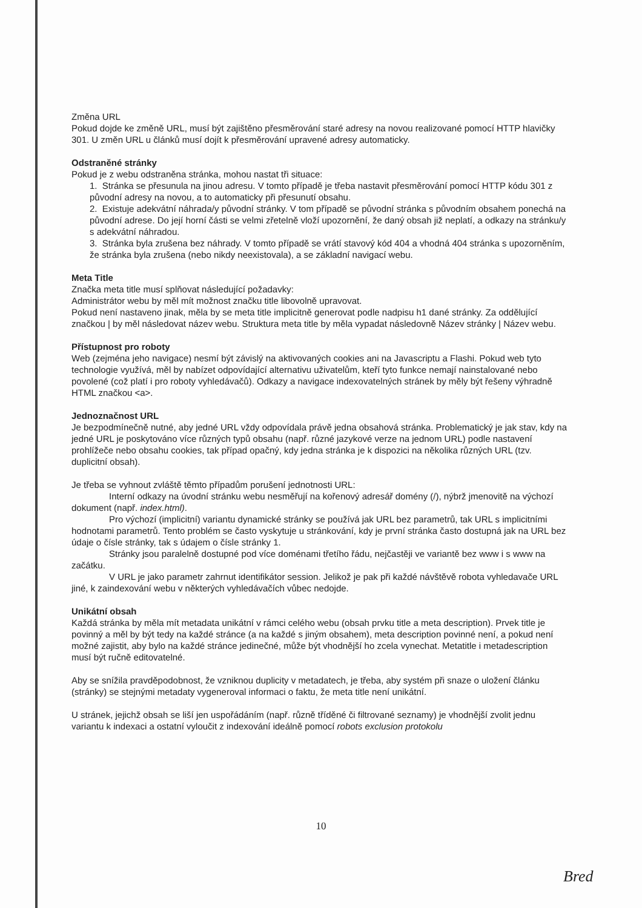Změna URL
Pokud dojde ke změně URL, musí být zajištěno přesměrování staré adresy na novou realizované pomocí HTTP hlavičky 301. U změn URL u článků musí dojít k přesměrování upravené adresy automaticky.
Odstraněné stránky
Pokud je z webu odstraněna stránka, mohou nastat tři situace:
1. Stránka se přesunula na jinou adresu. V tomto případě je třeba nastavit přesměrování pomocí HTTP kódu 301 z původní adresy na novou, a to automaticky při přesunutí obsahu.
2. Existuje adekvátní náhrada/y původní stránky. V tom případě se původní stránka s původním obsahem ponechá na původní adrese. Do její horní části se velmi zřetelně vloží upozornění, že daný obsah již neplatí, a odkazy na stránku/y s adekvátní náhradou.
3. Stránka byla zrušena bez náhrady. V tomto případě se vrátí stavový kód 404 a vhodná 404 stránka s upozorněním, že stránka byla zrušena (nebo nikdy neexistovala), a se základní navigací webu.
Meta Title
Značka meta title musí splňovat následující požadavky:
Administrátor webu by měl mít možnost značku title libovolně upravovat.
Pokud není nastaveno jinak, měla by se meta title implicitně generovat podle nadpisu h1 dané stránky. Za oddělující značkou | by měl následovat název webu. Struktura meta title by měla vypadat následovně Název stránky | Název webu.
Přístupnost pro roboty
Web (zejména jeho navigace) nesmí být závislý na aktivovaných cookies ani na Javascriptu a Flashi. Pokud web tyto technologie využívá, měl by nabízet odpovídající alternativu uživatelům, kteří tyto funkce nemají nainstalované nebo povolené (což platí i pro roboty vyhledávačů). Odkazy a navigace indexovatelných stránek by měly být řešeny výhradně HTML značkou <a>.
Jednoznačnost URL
Je bezpodmínečně nutné, aby jedné URL vždy odpovídala právě jedna obsahová stránka. Problematický je jak stav, kdy na jedné URL je poskytováno více různých typů obsahu (např. různé jazykové verze na jednom URL) podle nastavení prohlížeče nebo obsahu cookies, tak případ opačný, kdy jedna stránka je k dispozici na několika různých URL (tzv. duplicitní obsah).
Je třeba se vyhnout zvláště těmto případům porušení jednotnosti URL:
Interní odkazy na úvodní stránku webu nesměřují na kořenový adresář domény (/), nýbrž jmenovitě na výchozí dokument (např. index.html).
Pro výchozí (implicitní) variantu dynamické stránky se používá jak URL bez parametrů, tak URL s implicitními hodnotami parametrů. Tento problém se často vyskytuje u stránkování, kdy je první stránka často dostupná jak na URL bez údaje o čísle stránky, tak s údajem o čísle stránky 1.
Stránky jsou paralelně dostupné pod více doménami třetího řádu, nejčastěji ve variantě bez www i s www na začátku.
V URL je jako parametr zahrnut identifikátor session. Jelikož je pak při každé návštěvě robota vyhledavače URL jiné, k zaindexování webu v některých vyhledávačích vůbec nedojde.
Unikátní obsah
Každá stránka by měla mít metadata unikátní v rámci celého webu (obsah prvku title a meta description). Prvek title je povinný a měl by být tedy na každé stránce (a na každé s jiným obsahem), meta description povinné není, a pokud není možné zajistit, aby bylo na každé stránce jedinečné, může být vhodnější ho zcela vynechat. Metatitle i metadescription musí být ručně editovatelné.
Aby se snížila pravděpodobnost, že vzniknou duplicity v metadatech, je třeba, aby systém při snaze o uložení článku (stránky) se stejnými metadaty vygeneroval informaci o faktu, že meta title není unikátní.
U stránek, jejichž obsah se liší jen uspořádáním (např. různě tříděné či filtrované seznamy) je vhodnější zvolit jednu variantu k indexaci a ostatní vyloučit z indexování ideálně pomocí robots exclusion protokolu
10
Bred